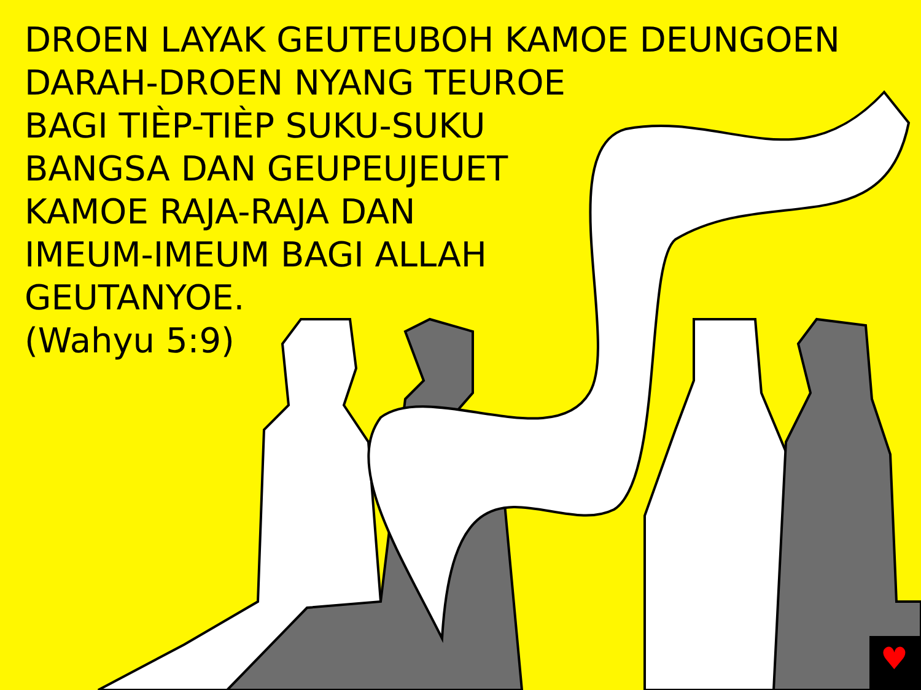♥
DROEN LAYAK GEUTEUBOH KAMOE DEUNGOEN
DARAH-DROEN NYANG TEUROE
BAGI TIÈP-TIÈP SUKU-SUKU
BANGSA DAN GEUPEUJEUET
KAMOE RAJA-RAJA DAN
IMEUM-IMEUM BAGI ALLAH
GEUTANYOE.
(Wahyu 5:9)